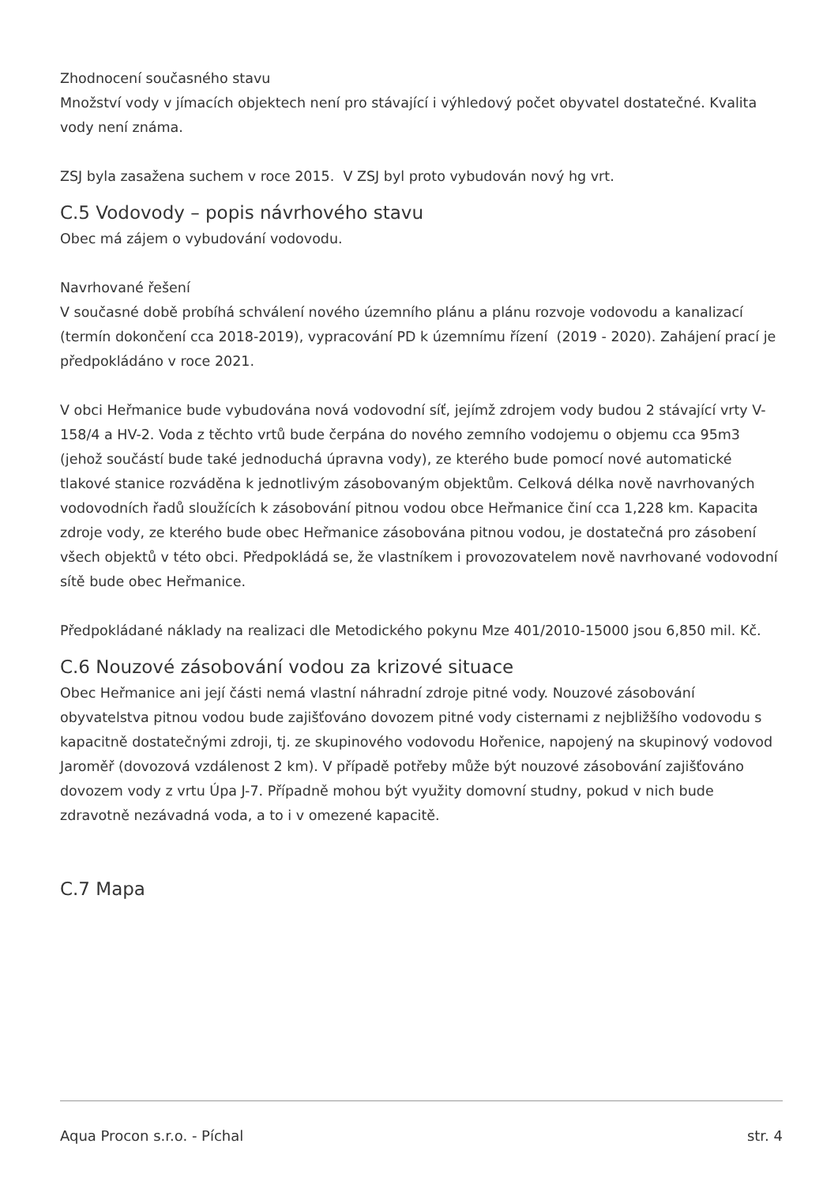Zhodnocení současného stavu
Množství vody v jímacích objektech není pro stávající i výhledový počet obyvatel dostatečné. Kvalita vody není známa.
ZSJ byla zasažena suchem v roce 2015. V ZSJ byl proto vybudován nový hg vrt.
C.5 Vodovody – popis návrhového stavu
Obec má zájem o vybudování vodovodu.
Navrhované řešení
V současné době probíhá schválení nového územního plánu a plánu rozvoje vodovodu a kanalizací (termín dokončení cca 2018-2019), vypracování PD k územnímu řízení (2019 - 2020). Zahájení prací je předpokládáno v roce 2021.
V obci Heřmanice bude vybudována nová vodovodní síť, jejímž zdrojem vody budou 2 stávající vrty V- 158/4 a HV-2. Voda z těchto vrtů bude čerpána do nového zemního vodojemu o objemu cca 95m3 (jehož součástí bude také jednoduchá úpravna vody), ze kterého bude pomocí nové automatické tlakové stanice rozváděna k jednotlivým zásobovaným objektům. Celková délka nově navrhovaných vodovodních řadů sloužících k zásobování pitnou vodou obce Heřmanice činí cca 1,228 km. Kapacita zdroje vody, ze kterého bude obec Heřmanice zásobována pitnou vodou, je dostatečná pro zásobení všech objektů v této obci. Předpokládá se, že vlastníkem i provozovatelem nově navrhované vodovodní sítě bude obec Heřmanice.
Předpokládané náklady na realizaci dle Metodického pokynu Mze 401/2010-15000 jsou 6,850 mil. Kč.
C.6 Nouzové zásobování vodou za krizové situace
Obec Heřmanice ani její části nemá vlastní náhradní zdroje pitné vody. Nouzové zásobování obyvatelstva pitnou vodou bude zajišťováno dovozem pitné vody cisternami z nejbližšího vodovodu s kapacitně dostatečnými zdroji, tj. ze skupinového vodovodu Hořenice, napojený na skupinový vodovod Jaroměř (dovozová vzdálenost 2 km). V případě potřeby může být nouzové zásobování zajišťováno dovozem vody z vrtu Úpa J-7. Případně mohou být využity domovní studny, pokud v nich bude zdravotně nezávadná voda, a to i v omezené kapacitě.
C.7 Mapa
Aqua Procon s.r.o. - Píchal str. 4